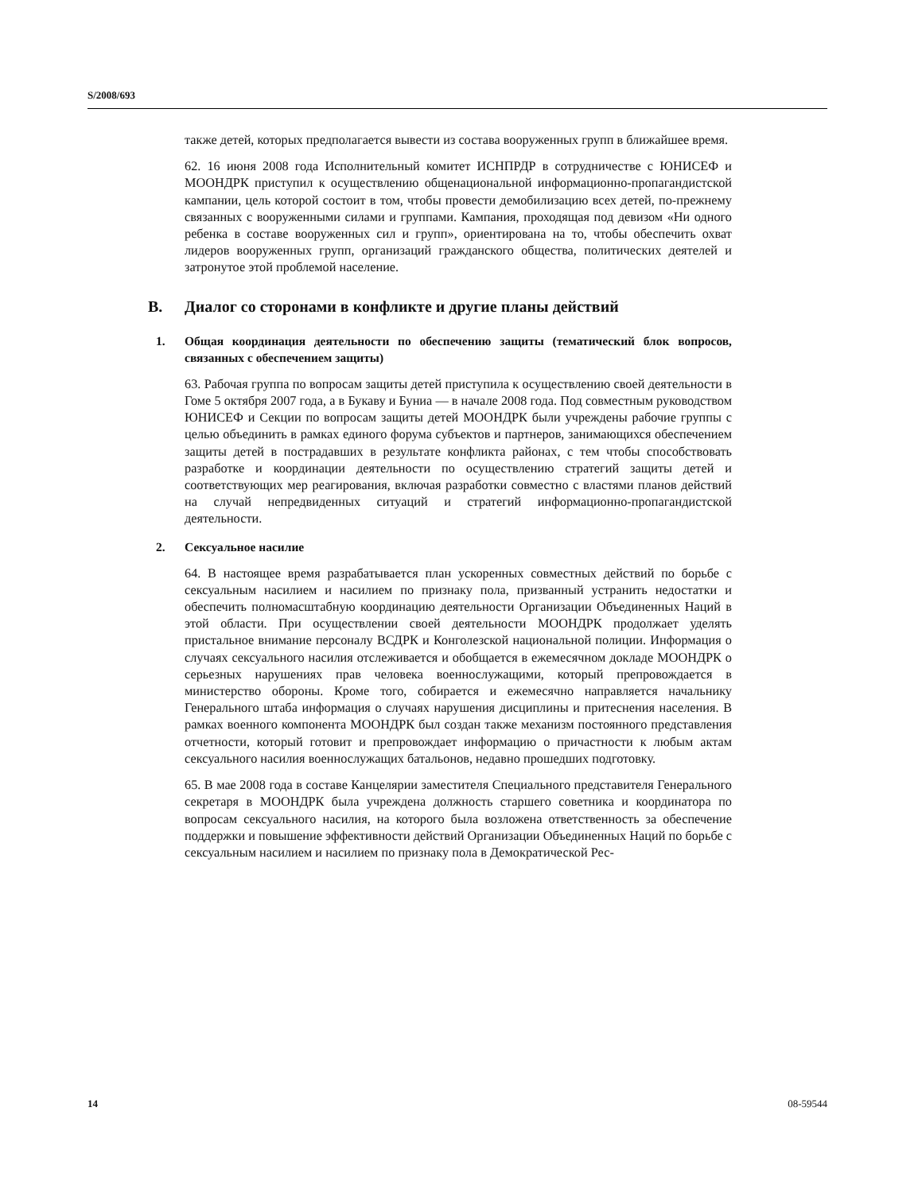S/2008/693
также детей, которых предполагается вывести из состава вооруженных групп в ближайшее время.
62. 16 июня 2008 года Исполнительный комитет ИСНПРДР в сотрудничестве с ЮНИСЕФ и МООНДРК приступил к осуществлению общенациональной информационно-пропагандистской кампании, цель которой состоит в том, чтобы провести демобилизацию всех детей, по-прежнему связанных с вооруженными силами и группами. Кампания, проходящая под девизом «Ни одного ребенка в составе вооруженных сил и групп», ориентирована на то, чтобы обеспечить охват лидеров вооруженных групп, организаций гражданского общества, политических деятелей и затронутое этой проблемой население.
B. Диалог со сторонами в конфликте и другие планы действий
1. Общая координация деятельности по обеспечению защиты (тематический блок вопросов, связанных с обеспечением защиты)
63. Рабочая группа по вопросам защиты детей приступила к осуществлению своей деятельности в Гоме 5 октября 2007 года, а в Букаву и Буниа — в начале 2008 года. Под совместным руководством ЮНИСЕФ и Секции по вопросам защиты детей МООНДРК были учреждены рабочие группы с целью объединить в рамках единого форума субъектов и партнеров, занимающихся обеспечением защиты детей в пострадавших в результате конфликта районах, с тем чтобы способствовать разработке и координации деятельности по осуществлению стратегий защиты детей и соответствующих мер реагирования, включая разработки совместно с властями планов действий на случай непредвиденных ситуаций и стратегий информационно-пропагандистской деятельности.
2. Сексуальное насилие
64. В настоящее время разрабатывается план ускоренных совместных действий по борьбе с сексуальным насилием и насилием по признаку пола, призванный устранить недостатки и обеспечить полномасштабную координацию деятельности Организации Объединенных Наций в этой области. При осуществлении своей деятельности МООНДРК продолжает уделять пристальное внимание персоналу ВСДРК и Конголезской национальной полиции. Информация о случаях сексуального насилия отслеживается и обобщается в ежемесячном докладе МООНДРК о серьезных нарушениях прав человека военнослужащими, который препровождается в министерство обороны. Кроме того, собирается и ежемесячно направляется начальнику Генерального штаба информация о случаях нарушения дисциплины и притеснения населения. В рамках военного компонента МООНДРК был создан также механизм постоянного представления отчетности, который готовит и препровождает информацию о причастности к любым актам сексуального насилия военнослужащих батальонов, недавно прошедших подготовку.
65. В мае 2008 года в составе Канцелярии заместителя Специального представителя Генерального секретаря в МООНДРК была учреждена должность старшего советника и координатора по вопросам сексуального насилия, на которого была возложена ответственность за обеспечение поддержки и повышение эффективности действий Организации Объединенных Наций по борьбе с сексуальным насилием и насилием по признаку пола в Демократической Рес-
14 08-59544